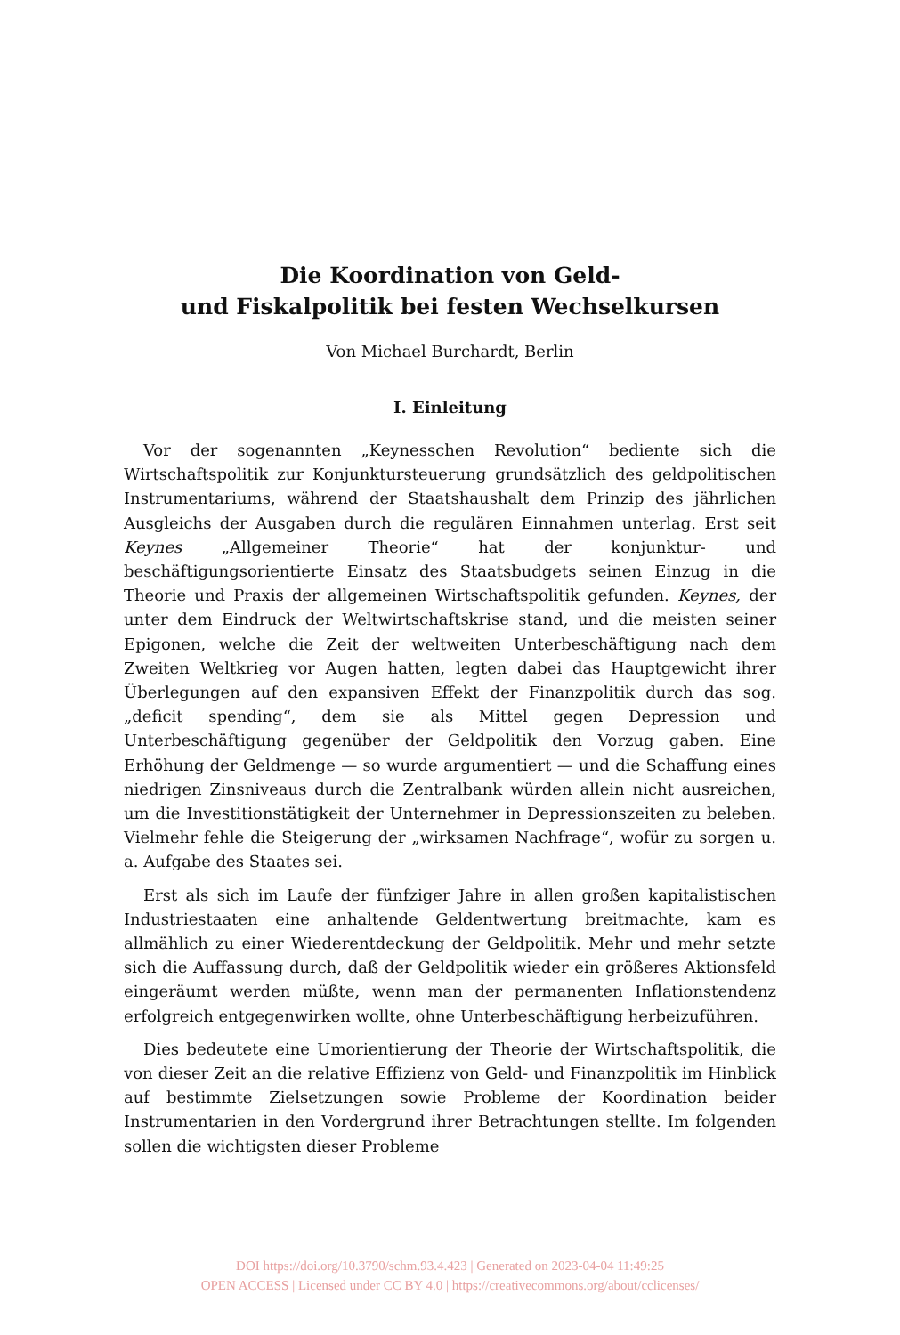Die Koordination von Geld-
und Fiskalpolitik bei festen Wechselkursen
Von Michael Burchardt, Berlin
I. Einleitung
Vor der sogenannten „Keynesschen Revolution“ bediente sich die Wirtschaftspolitik zur Konjunktursteuerung grundsätzlich des geldpolitischen Instrumentariums, während der Staatshaushalt dem Prinzip des jährlichen Ausgleichs der Ausgaben durch die regulären Einnahmen unterlag. Erst seit Keynes „Allgemeiner Theorie“ hat der konjunktur- und beschäftigungsorientierte Einsatz des Staatsbudgets seinen Einzug in die Theorie und Praxis der allgemeinen Wirtschaftspolitik gefunden. Keynes, der unter dem Eindruck der Weltwirtschaftskrise stand, und die meisten seiner Epigonen, welche die Zeit der weltweiten Unterbeschäftigung nach dem Zweiten Weltkrieg vor Augen hatten, legten dabei das Hauptgewicht ihrer Überlegungen auf den expansiven Effekt der Finanzpolitik durch das sog. „deficit spending“, dem sie als Mittel gegen Depression und Unterbeschäftigung gegenüber der Geldpolitik den Vorzug gaben. Eine Erhöhung der Geldmenge — so wurde argumentiert — und die Schaffung eines niedrigen Zinsniveaus durch die Zentralbank würden allein nicht ausreichen, um die Investitionstätigkeit der Unternehmer in Depressionszeiten zu beleben. Vielmehr fehle die Steigerung der „wirksamen Nachfrage“, wofür zu sorgen u. a. Aufgabe des Staates sei.
Erst als sich im Laufe der fünfziger Jahre in allen großen kapitalistischen Industriestaaten eine anhaltende Geldentwertung breitmachte, kam es allmählich zu einer Wiederentdeckung der Geldpolitik. Mehr und mehr setzte sich die Auffassung durch, daß der Geldpolitik wieder ein größeres Aktionsfeld eingeräumt werden müßte, wenn man der permanenten Inflationstendenz erfolgreich entgegenwirken wollte, ohne Unterbeschäftigung herbeizuführen.
Dies bedeutete eine Umorientierung der Theorie der Wirtschaftspolitik, die von dieser Zeit an die relative Effizienz von Geld- und Finanzpolitik im Hinblick auf bestimmte Zielsetzungen sowie Probleme der Koordination beider Instrumentarien in den Vordergrund ihrer Betrachtungen stellte. Im folgenden sollen die wichtigsten dieser Probleme
DOI https://doi.org/10.3790/schm.93.4.423 | Generated on 2023-04-04 11:49:25
OPEN ACCESS | Licensed under CC BY 4.0 | https://creativecommons.org/about/cclicenses/